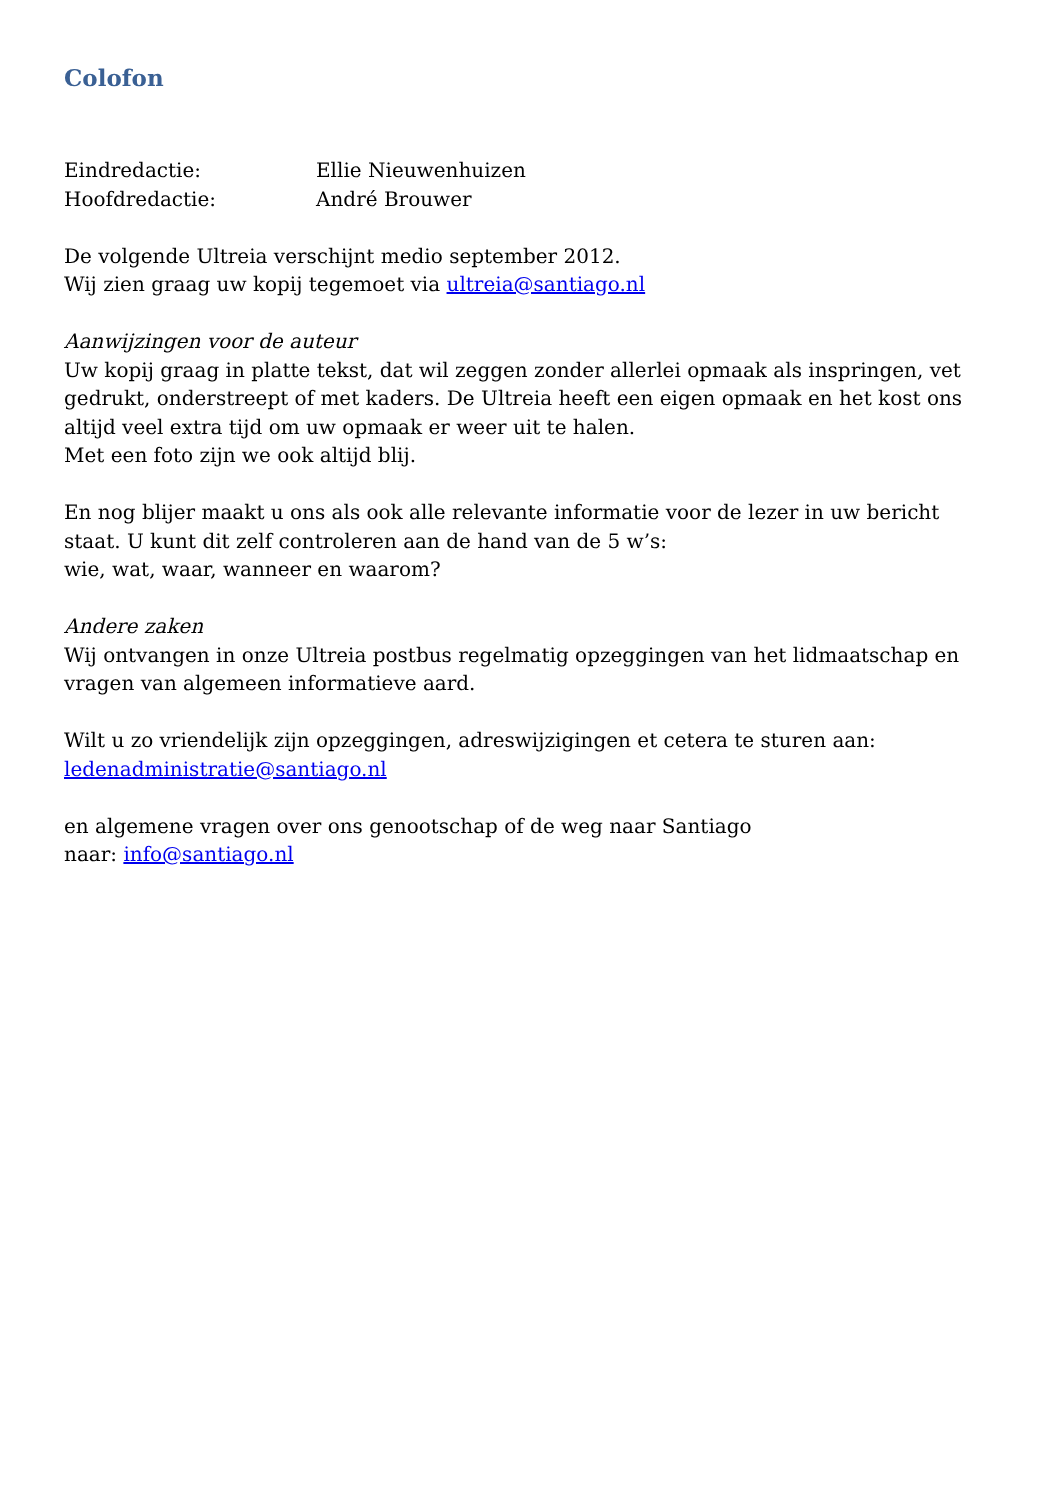Colofon
Eindredactie: Ellie Nieuwenhuizen
Hoofdredactie: André Brouwer
De volgende Ultreia verschijnt medio september 2012.
Wij zien graag uw kopij tegemoet via ultreia@santiago.nl
Aanwijzingen voor de auteur
Uw kopij graag in platte tekst, dat wil zeggen zonder allerlei opmaak als inspringen, vet gedrukt, onderstreept of met kaders. De Ultreia heeft een eigen opmaak en het kost ons altijd veel extra tijd om uw opmaak er weer uit te halen.
Met een foto zijn we ook altijd blij.
En nog blijer maakt u ons als ook alle relevante informatie voor de lezer in uw bericht staat. U kunt dit zelf controleren aan de hand van de 5 w’s:
wie, wat, waar, wanneer en waarom?
Andere zaken
Wij ontvangen in onze Ultreia postbus regelmatig opzeggingen van het lidmaatschap en vragen van algemeen informatieve aard.
Wilt u zo vriendelijk zijn opzeggingen, adreswijzigingen et cetera te sturen aan:
ledenadministratie@santiago.nl
en algemene vragen over ons genootschap of de weg naar Santiago
naar: info@santiago.nl